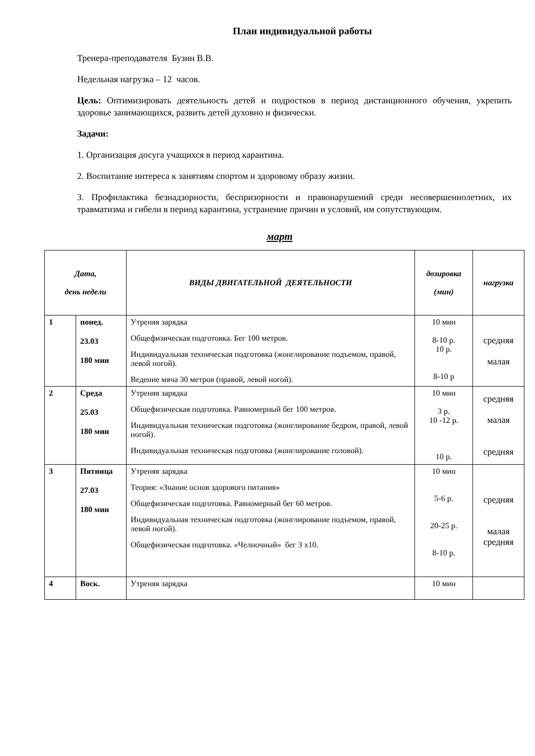План индивидуальной работы
Тренера-преподавателя Бузин В.В.
Недельная нагрузка – 12 часов.
Цель: Оптимизировать деятельность детей и подростков в период дистанционного обучения, укрепить здоровье занимающихся, развить детей духовно и физически.
Задачи:
1. Организация досуга учащихся в период карантина.
2. Воспитание интереса к занятиям спортом и здоровому образу жизни.
3. Профилактика безнадзорности, беспризорности и правонарушений среди несовершеннолетних, их травматизма и гибели в период карантина, устранение причин и условий, им сопутствующим.
март
| Дата, день недели | | ВИДЫ ДВИГАТЕЛЬНОЙ ДЕЯТЕЛЬНОСТИ | дозировка (мин) | нагрузка |
| --- | --- | --- | --- | --- |
| 1 | понед. 23.03 180 мин | Утреняя зарядка Общефизическая подготовка. Бег 100 метров. Индивидуальная техническая подготовка (жонглирование подъемом, правой, левой ногой). Ведение мяча 30 метров (правой, левой ногой). | 10 мин 8-10 р. 10 р. 8-10 р | средняя малая |
| 2 | Среда 25.03 180 мин | Утреняя зарядка Общефизическая подготовка. Равномерный бег 100 метров. Индивидуальная техническая подготовка (жонглирование бедром, правой, левой ногой). Индивидуальная техническая подготовка (жонглирование головой). | 10 мин 3 р. 10 -12 р. 10 р. | средняя малая средняя |
| 3 | Пятница 27.03 180 мин | Утреняя зарядка Теория: «Знание основ здорового питания» Общефизическая подготовка. Равномерный бег 60 метров. Индивидуальная техническая подготовка (жонглирование подъемом, правой, левой ногой). Общефизическая подготовка. «Челночный» бег 3 х10. | 10 мин 5-6 р. 20-25 р. 8-10 р. | средняя малая средняя |
| 4 | Воск. | Утреняя зарядка | 10 мин | |